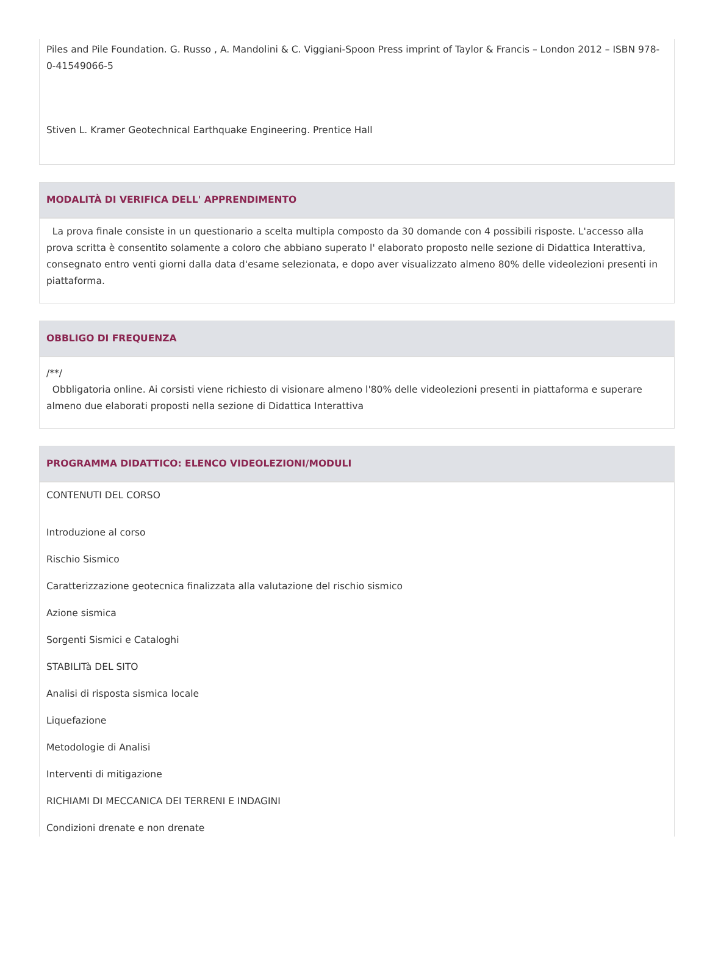Piles and Pile Foundation. G. Russo , A. Mandolini & C. Viggiani-Spoon Press imprint of Taylor & Francis – London 2012 – ISBN 978-0-41549066-5
Stiven L. Kramer Geotechnical Earthquake Engineering. Prentice Hall
MODALITÀ DI VERIFICA DELL' APPRENDIMENTO
La prova finale consiste in un questionario a scelta multipla composto da 30 domande con 4 possibili risposte. L'accesso alla prova scritta è consentito solamente a coloro che abbiano superato l' elaborato proposto nelle sezione di Didattica Interattiva, consegnato entro venti giorni dalla data d'esame selezionata, e dopo aver visualizzato almeno 80% delle videolezioni presenti in piattaforma.
OBBLIGO DI FREQUENZA
/**/
Obbligatoria online. Ai corsisti viene richiesto di visionare almeno l'80% delle videolezioni presenti in piattaforma e superare almeno due elaborati proposti nella sezione di Didattica Interattiva
PROGRAMMA DIDATTICO: ELENCO VIDEOLEZIONI/MODULI
CONTENUTI DEL CORSO
Introduzione al corso
Rischio Sismico
Caratterizzazione geotecnica finalizzata alla valutazione del rischio sismico
Azione sismica
Sorgenti Sismici e Cataloghi
STABILITà DEL SITO
Analisi di risposta sismica locale
Liquefazione
Metodologie di Analisi
Interventi di mitigazione
RICHIAMI DI MECCANICA DEI TERRENI E INDAGINI
Condizioni drenate e non drenate